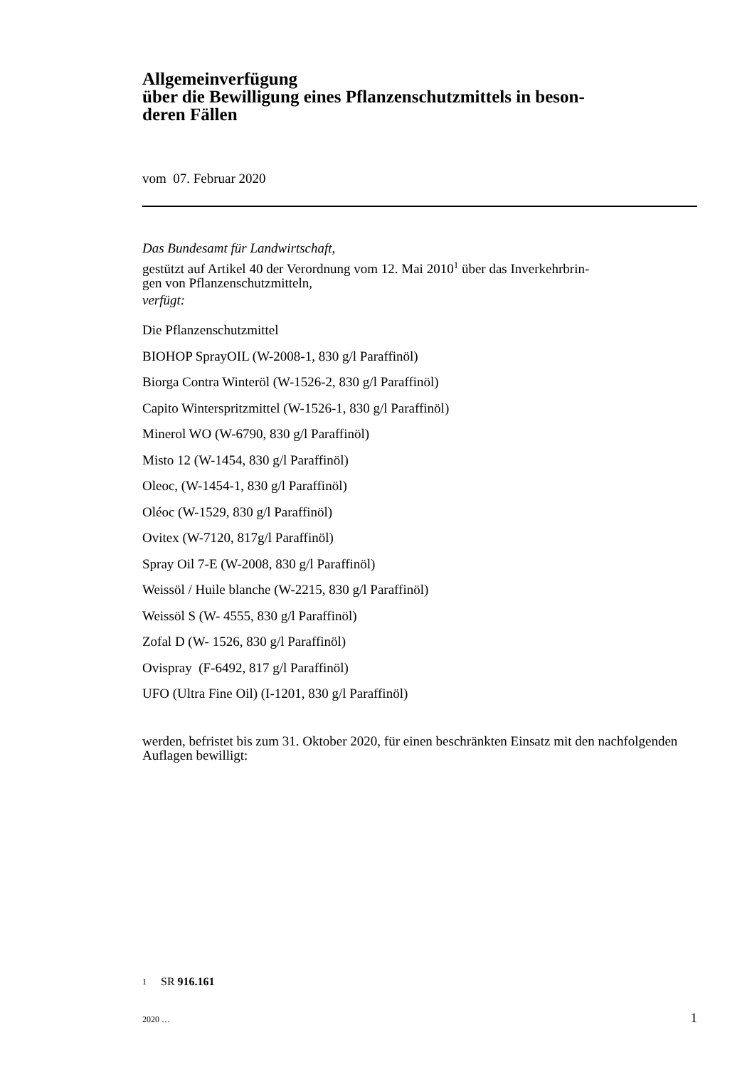Allgemeinverfügung
über die Bewilligung eines Pflanzenschutzmittels in beson-
deren Fällen
vom 07. Februar 2020
Das Bundesamt für Landwirtschaft,
gestützt auf Artikel 40 der Verordnung vom 12. Mai 2010<sup>1</sup> über das Inverkehrbrin-
gen von Pflanzenschutzmitteln,
verfügt:
Die Pflanzenschutzmittel
BIOHOP SprayOIL (W-2008-1, 830 g/l Paraffinöl)
Biorga Contra Winteröl (W-1526-2, 830 g/l Paraffinöl)
Capito Winterspritzmittel (W-1526-1, 830 g/l Paraffinöl)
Minerol WO (W-6790, 830 g/l Paraffinöl)
Misto 12 (W-1454, 830 g/l Paraffinöl)
Oleoc, (W-1454-1, 830 g/l Paraffinöl)
Oléoc (W-1529, 830 g/l Paraffinöl)
Ovitex (W-7120, 817g/l Paraffinöl)
Spray Oil 7-E (W-2008, 830 g/l Paraffinöl)
Weissöl / Huile blanche (W-2215, 830 g/l Paraffinöl)
Weissöl S (W- 4555, 830 g/l Paraffinöl)
Zofal D (W- 1526, 830 g/l Paraffinöl)
Ovispray (F-6492, 817 g/l Paraffinöl)
UFO (Ultra Fine Oil) (I-1201, 830 g/l Paraffinöl)
werden, befristet bis zum 31. Oktober 2020, für einen beschränkten Einsatz mit den nachfolgenden Auflagen bewilligt:
1 SR 916.161
2020 … 1